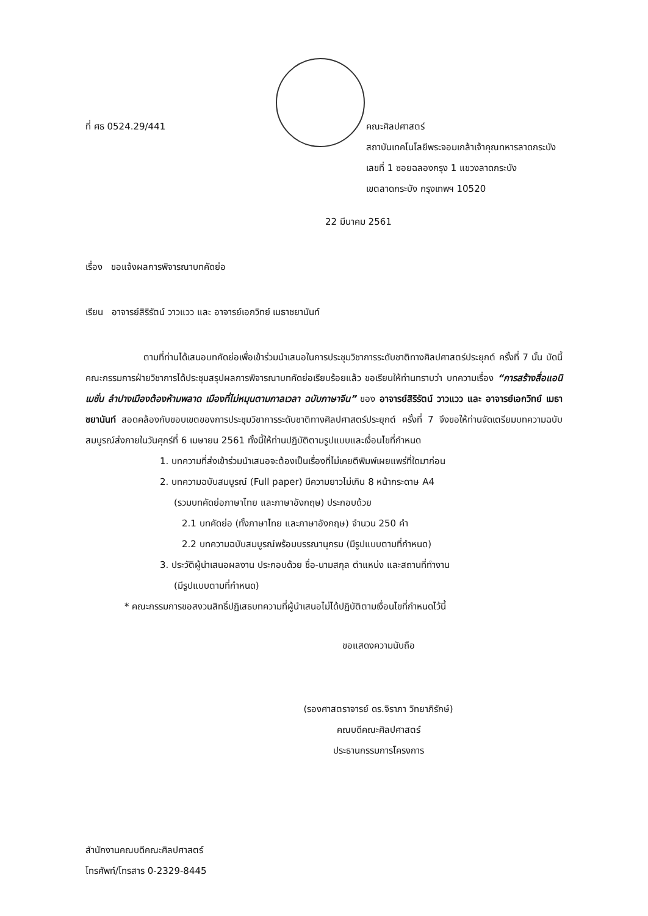ที่ ศธ 0524.29/441 คณะศิลปศาสตร์
สถาบันเทคโนโลยีพระจอมเกล้าเจ้าคุณทหารลาดกระบัง
เลขที่ 1 ซอยฉลองกรุง 1 แขวงลาดกระบัง
เขตลาดกระบัง กรุงเทพฯ 10520
22 มีนาคม 2561
เรื่อง ขอแจ้งผลการพิจารณาบทคัดย่อ
เรียน อาจารย์สิริรัตน์ วาวแวว และ อาจารย์เอกวิทย์ เมธาชยานันท์
ตามที่ท่านได้เสนอบทคัดย่อเพื่อเข้าร่วมนำเสนอในการประชุมวิชาการระดับชาติทางศิลปศาสตร์ประยุกต์ ครั้งที่ 7 นั้น บัดนี้ คณะกรรมการฝ่ายวิชาการได้ประชุมสรุปผลการพิจารณาบทคัดย่อเรียบร้อยแล้ว ขอเรียนให้ท่านทราบว่า บทความเรื่อง “การสร้างสื่อแอนิเมชั่น ลำปางเมืองต้องห้ามพลาด เมืองที่ไม่หมุนตามกาลเวลา ฉบับภาษาจีน” ของ อาจารย์สิริรัตน์ วาวแวว และ อาจารย์เอกวิทย์ เมธาชยานันท์ สอดคล้องกับขอบเขตของการประชุมวิชาการระดับชาติทางศิลปศาสตร์ประยุกต์ ครั้งที่ 7 จึงขอให้ท่านจัดเตรียมบทความฉบับสมบูรณ์ส่งภายในวันศุกร์ที่ 6 เมษายน 2561 ทั้งนี้ให้ท่านปฏิบัติตามรูปแบบและเงื่อนไขที่กำหนด
1. บทความที่ส่งเข้าร่วมนำเสนอจะต้องเป็นเรื่องที่ไม่เคยตีพิมพ์เผยแพร่ที่ใดมาก่อน
2. บทความฉบับสมบูรณ์ (Full paper) มีความยาวไม่เกิน 8 หน้ากระดาษ A4
(รวมบทคัดย่อภาษาไทย และภาษาอังกฤษ) ประกอบด้วย
2.1 บทคัดย่อ (ทั้งภาษาไทย และภาษาอังกฤษ) จำนวน 250 คำ
2.2 บทความฉบับสมบูรณ์พร้อมบรรณานุกรม (มีรูปแบบตามที่กำหนด)
3. ประวัติผู้นำเสนอผลงาน ประกอบด้วย ชื่อ-นามสกุล ตำแหน่ง และสถานที่ทำงาน
(มีรูปแบบตามที่กำหนด)
* คณะกรรมการขอสงวนสิทธิ์ปฏิเสธบทความที่ผู้นำเสนอไม่ได้ปฏิบัติตามเงื่อนไขที่กำหนดไว้นี้
ขอแสดงความนับถือ
(รองศาสตราจารย์ ดร.จิราภา วิทยาภิรักษ์)
คณบดีคณะศิลปศาสตร์
ประธานกรรมการโครงการ
สำนักงานคณบดีคณะศิลปศาสตร์
โทรศัพท์/โทรสาร 0-2329-8445